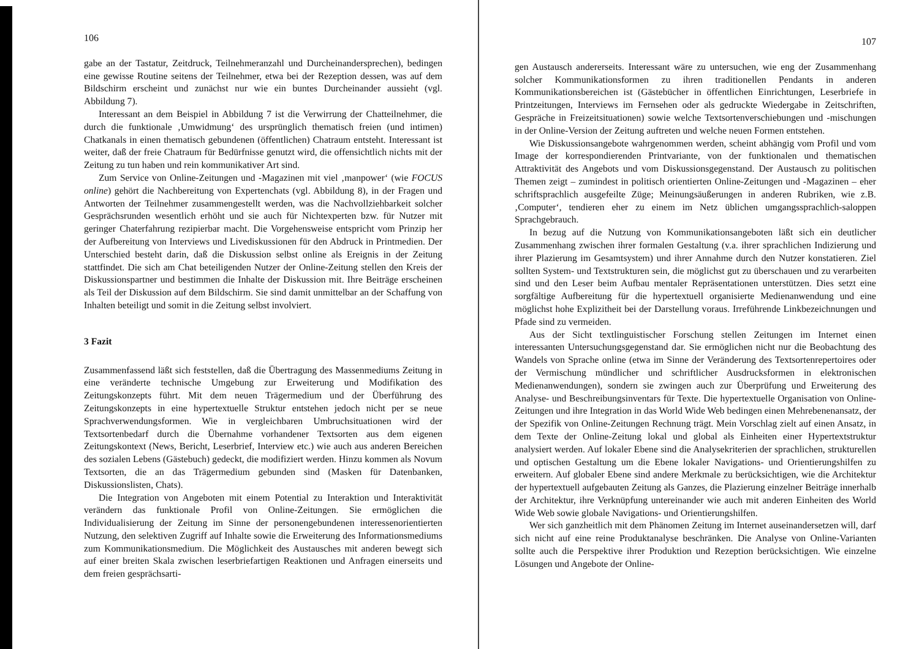106
gabe an der Tastatur, Zeitdruck, Teilnehmeranzahl und Durcheinandersprechen), bedingen eine gewisse Routine seitens der Teilnehmer, etwa bei der Rezeption dessen, was auf dem Bildschirm erscheint und zunächst nur wie ein buntes Durcheinander aussieht (vgl. Abbildung 7).
Interessant an dem Beispiel in Abbildung 7 ist die Verwirrung der Chatteilnehmer, die durch die funktionale ‚Umwidmung‘ des ursprünglich thematisch freien (und intimen) Chatkanals in einen thematisch gebundenen (öffentlichen) Chatraum entsteht. Interessant ist weiter, daß der freie Chatraum für Bedürfnisse genutzt wird, die offensichtlich nichts mit der Zeitung zu tun haben und rein kommunikativer Art sind.
Zum Service von Online-Zeitungen und -Magazinen mit viel ‚manpower‘ (wie FOCUS online) gehört die Nachbereitung von Expertenchats (vgl. Abbildung 8), in der Fragen und Antworten der Teilnehmer zusammengestellt werden, was die Nachvollziehbarkeit solcher Gesprächsrunden wesentlich erhöht und sie auch für Nichtexperten bzw. für Nutzer mit geringer Chaterfahrung rezipierbar macht. Die Vorgehensweise entspricht vom Prinzip her der Aufbereitung von Interviews und Livediskussionen für den Abdruck in Printmedien. Der Unterschied besteht darin, daß die Diskussion selbst online als Ereignis in der Zeitung stattfindet. Die sich am Chat beteiligenden Nutzer der Online-Zeitung stellen den Kreis der Diskussionspartner und bestimmen die Inhalte der Diskussion mit. Ihre Beiträge erscheinen als Teil der Diskussion auf dem Bildschirm. Sie sind damit unmittelbar an der Schaffung von Inhalten beteiligt und somit in die Zeitung selbst involviert.
3 Fazit
Zusammenfassend läßt sich feststellen, daß die Übertragung des Massenmediums Zeitung in eine veränderte technische Umgebung zur Erweiterung und Modifikation des Zeitungskonzepts führt. Mit dem neuen Trägermedium und der Überführung des Zeitungskonzepts in eine hypertextuelle Struktur entstehen jedoch nicht per se neue Sprachverwendungsformen. Wie in vergleichbaren Umbruchsituationen wird der Textsortenbedarf durch die Übernahme vorhandener Textsorten aus dem eigenen Zeitungskontext (News, Bericht, Leserbrief, Interview etc.) wie auch aus anderen Bereichen des sozialen Lebens (Gästebuch) gedeckt, die modifiziert werden. Hinzu kommen als Novum Textsorten, die an das Trägermedium gebunden sind (Masken für Datenbanken, Diskussionslisten, Chats).
Die Integration von Angeboten mit einem Potential zu Interaktion und Interaktivität verändern das funktionale Profil von Online-Zeitungen. Sie ermöglichen die Individualisierung der Zeitung im Sinne der personengebundenen interessenorientierten Nutzung, den selektiven Zugriff auf Inhalte sowie die Erweiterung des Informationsmediums zum Kommunikationsmedium. Die Möglichkeit des Austausches mit anderen bewegt sich auf einer breiten Skala zwischen leserbriefartigen Reaktionen und Anfragen einerseits und dem freien gesprächsarti-
107
gen Austausch andererseits. Interessant wäre zu untersuchen, wie eng der Zusammenhang solcher Kommunikationsformen zu ihren traditionellen Pendants in anderen Kommunikationsbereichen ist (Gästebücher in öffentlichen Einrichtungen, Leserbriefe in Printzeitungen, Interviews im Fernsehen oder als gedruckte Wiedergabe in Zeitschriften, Gespräche in Freizeitsituationen) sowie welche Textsortenverschiebungen und -mischungen in der Online-Version der Zeitung auftreten und welche neuen Formen entstehen.
Wie Diskussionsangebote wahrgenommen werden, scheint abhängig vom Profil und vom Image der korrespondierenden Printvariante, von der funktionalen und thematischen Attraktivität des Angebots und vom Diskussionsgegenstand. Der Austausch zu politischen Themen zeigt – zumindest in politisch orientierten Online-Zeitungen und -Magazinen – eher schriftsprachlich ausgefeilte Züge; Meinungsäußerungen in anderen Rubriken, wie z.B. ‚Computer‘, tendieren eher zu einem im Netz üblichen umgangssprachlich-saloppen Sprachgebrauch.
In bezug auf die Nutzung von Kommunikationsangeboten läßt sich ein deutlicher Zusammenhang zwischen ihrer formalen Gestaltung (v.a. ihrer sprachlichen Indizierung und ihrer Plazierung im Gesamtsystem) und ihrer Annahme durch den Nutzer konstatieren. Ziel sollten System- und Textstrukturen sein, die möglichst gut zu überschauen und zu verarbeiten sind und den Leser beim Aufbau mentaler Repräsentationen unterstützen. Dies setzt eine sorgfältige Aufbereitung für die hypertextuell organisierte Medienanwendung und eine möglichst hohe Explizitheit bei der Darstellung voraus. Irreführende Linkbezeichnungen und Pfade sind zu vermeiden.
Aus der Sicht textlinguistischer Forschung stellen Zeitungen im Internet einen interessanten Untersuchungsgegenstand dar. Sie ermöglichen nicht nur die Beobachtung des Wandels von Sprache online (etwa im Sinne der Veränderung des Textsortenrepertoires oder der Vermischung mündlicher und schriftlicher Ausdrucksformen in elektronischen Medienanwendungen), sondern sie zwingen auch zur Überprüfung und Erweiterung des Analyse- und Beschreibungsinventars für Texte. Die hypertextuelle Organisation von Online-Zeitungen und ihre Integration in das World Wide Web bedingen einen Mehrebenenansatz, der der Spezifik von Online-Zeitungen Rechnung trägt. Mein Vorschlag zielt auf einen Ansatz, in dem Texte der Online-Zeitung lokal und global als Einheiten einer Hypertextstruktur analysiert werden. Auf lokaler Ebene sind die Analysekriterien der sprachlichen, strukturellen und optischen Gestaltung um die Ebene lokaler Navigations- und Orientierungshilfen zu erweitern. Auf globaler Ebene sind andere Merkmale zu berücksichtigen, wie die Architektur der hypertextuell aufgebauten Zeitung als Ganzes, die Plazierung einzelner Beiträge innerhalb der Architektur, ihre Verknüpfung untereinander wie auch mit anderen Einheiten des World Wide Web sowie globale Navigations- und Orientierungshilfen.
Wer sich ganzheitlich mit dem Phänomen Zeitung im Internet auseinandersetzen will, darf sich nicht auf eine reine Produktanalyse beschränken. Die Analyse von Online-Varianten sollte auch die Perspektive ihrer Produktion und Rezeption berücksichtigen. Wie einzelne Lösungen und Angebote der Online-